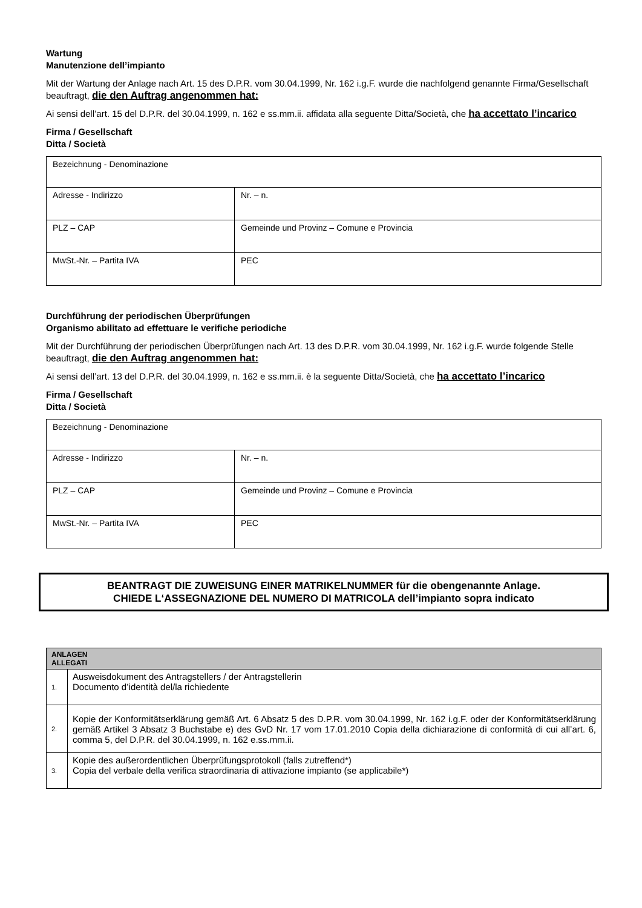Wartung
Manutenzione dell’impianto
Mit der Wartung der Anlage nach Art. 15 des D.P.R. vom 30.04.1999, Nr. 162 i.g.F. wurde die nachfolgend genannte Firma/Gesellschaft beauftragt, die den Auftrag angenommen hat:
Ai sensi dell’art. 15 del D.P.R. del 30.04.1999, n. 162 e ss.mm.ii. affidata alla seguente Ditta/Società, che ha accettato l’incarico
Firma / Gesellschaft
Ditta / Società
| Bezeichnung - Denominazione | |
| Adresse - Indirizzo | Nr. – n. |
| PLZ – CAP | Gemeinde und Provinz – Comune e Provincia |
| MwSt.-Nr. – Partita IVA | PEC |
Durchführung der periodischen Überprüfungen
Organismo abilitato ad effettuare le verifiche periodiche
Mit der Durchführung der periodischen Überprüfungen nach Art. 13 des D.P.R. vom 30.04.1999, Nr. 162 i.g.F. wurde folgende Stelle beauftragt, die den Auftrag angenommen hat:
Ai sensi dell’art. 13 del D.P.R. del 30.04.1999, n. 162 e ss.mm.ii. è la seguente Ditta/Società, che ha accettato l’incarico
Firma / Gesellschaft
Ditta / Società
| Bezeichnung - Denominazione | |
| Adresse - Indirizzo | Nr. – n. |
| PLZ – CAP | Gemeinde und Provinz – Comune e Provincia |
| MwSt.-Nr. – Partita IVA | PEC |
BEANTRAGT DIE ZUWEISUNG EINER MATRIKELNUMMER für die obengenannte Anlage.
CHIEDE L‘ASSEGNAZIONE DEL NUMERO DI MATRICOLA dell’impianto sopra indicato
| ANLAGEN ALLEGATI | |
| --- | --- |
| 1. | Ausweisdokument des Antragstellers / der Antragstellerin Documento d’identità del/la richiedente |
| 2. | Kopie der Konformitätserklärung gemäß Art. 6 Absatz 5 des D.P.R. vom 30.04.1999, Nr. 162 i.g.F. oder der Konformitätserklärung gemäß Artikel 3 Absatz 3 Buchstabe e) des GvD Nr. 17 vom 17.01.2010 Copia della dichiarazione di conformità di cui all’art. 6, comma 5, del D.P.R. del 30.04.1999, n. 162 e.ss.mm.ii. |
| 3. | Kopie des außerordentlichen Überprüfungsprotokoll (falls zutreffend*) Copia del verbale della verifica straordinaria di attivazione impianto (se applicabile*) |